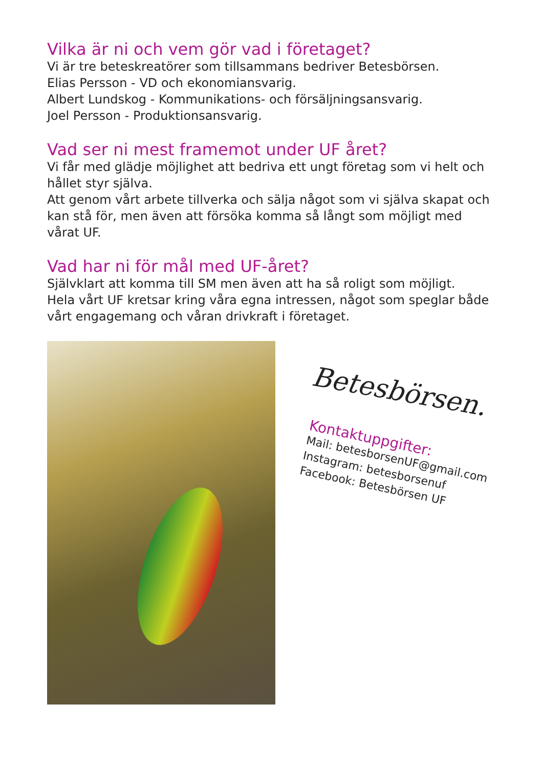Vilka är ni och vem gör vad i företaget?
Vi är tre beteskreatörer som tillsammans bedriver Betesbörsen.
Elias Persson - VD och ekonomiansvarig.
Albert Lundskog - Kommunikations- och försäljningsansvarig.
Joel Persson - Produktionsansvarig.
Vad ser ni mest framemot under UF året?
Vi får med glädje möjlighet att bedriva ett ungt företag som vi helt och hållet styr själva.
Att genom vårt arbete tillverka och sälja något som vi själva skapat och kan stå för, men även att försöka komma så långt som möjligt med vårat UF.
Vad har ni för mål med UF-året?
Självklart att komma till SM men även att ha så roligt som möjligt.
Hela vårt UF kretsar kring våra egna intressen, något som speglar både vårt engagemang och våran drivkraft i företaget.
Betesbörsen.
Kontaktuppgifter:
Mail: betesborsenUF@gmail.com
Instagram: betesborsenuf
Facebook: Betesbörsen UF